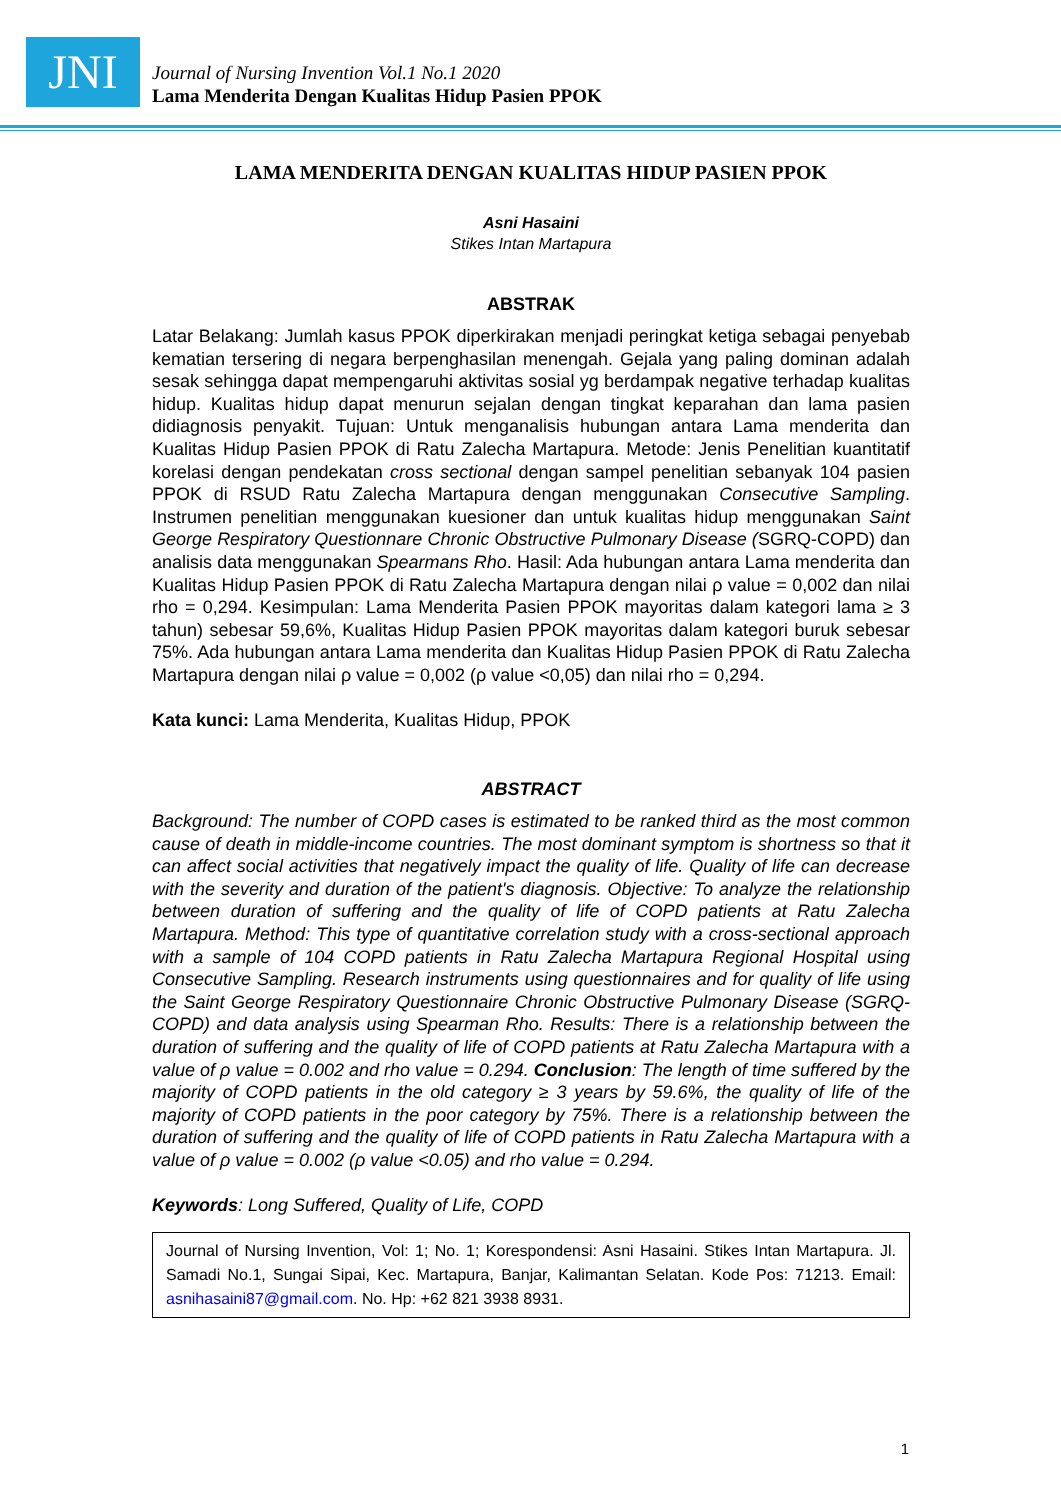JNI
Journal of Nursing Invention Vol.1 No.1 2020
Lama Menderita Dengan Kualitas Hidup Pasien PPOK
LAMA MENDERITA DENGAN KUALITAS HIDUP PASIEN PPOK
Asni Hasaini
Stikes Intan Martapura
ABSTRAK
Latar Belakang: Jumlah kasus PPOK diperkirakan menjadi peringkat ketiga sebagai penyebab kematian tersering di negara berpenghasilan menengah. Gejala yang paling dominan adalah sesak sehingga dapat mempengaruhi aktivitas sosial yg berdampak negative terhadap kualitas hidup. Kualitas hidup dapat menurun sejalan dengan tingkat keparahan dan lama pasien didiagnosis penyakit. Tujuan: Untuk menganalisis hubungan antara Lama menderita dan Kualitas Hidup Pasien PPOK di Ratu Zalecha Martapura. Metode: Jenis Penelitian kuantitatif korelasi dengan pendekatan cross sectional dengan sampel penelitian sebanyak 104 pasien PPOK di RSUD Ratu Zalecha Martapura dengan menggunakan Consecutive Sampling. Instrumen penelitian menggunakan kuesioner dan untuk kualitas hidup menggunakan Saint George Respiratory Questionnare Chronic Obstructive Pulmonary Disease (SGRQ-COPD) dan analisis data menggunakan Spearmans Rho. Hasil: Ada hubungan antara Lama menderita dan Kualitas Hidup Pasien PPOK di Ratu Zalecha Martapura dengan nilai ρ value = 0,002 dan nilai rho = 0,294. Kesimpulan: Lama Menderita Pasien PPOK mayoritas dalam kategori lama ≥ 3 tahun) sebesar 59,6%, Kualitas Hidup Pasien PPOK mayoritas dalam kategori buruk sebesar 75%. Ada hubungan antara Lama menderita dan Kualitas Hidup Pasien PPOK di Ratu Zalecha Martapura dengan nilai ρ value = 0,002 (ρ value <0,05) dan nilai rho = 0,294.
Kata kunci: Lama Menderita, Kualitas Hidup, PPOK
ABSTRACT
Background: The number of COPD cases is estimated to be ranked third as the most common cause of death in middle-income countries. The most dominant symptom is shortness so that it can affect social activities that negatively impact the quality of life. Quality of life can decrease with the severity and duration of the patient's diagnosis. Objective: To analyze the relationship between duration of suffering and the quality of life of COPD patients at Ratu Zalecha Martapura. Method: This type of quantitative correlation study with a cross-sectional approach with a sample of 104 COPD patients in Ratu Zalecha Martapura Regional Hospital using Consecutive Sampling. Research instruments using questionnaires and for quality of life using the Saint George Respiratory Questionnaire Chronic Obstructive Pulmonary Disease (SGRQ-COPD) and data analysis using Spearman Rho. Results: There is a relationship between the duration of suffering and the quality of life of COPD patients at Ratu Zalecha Martapura with a value of ρ value = 0.002 and rho value = 0.294. Conclusion: The length of time suffered by the majority of COPD patients in the old category ≥ 3 years by 59.6%, the quality of life of the majority of COPD patients in the poor category by 75%. There is a relationship between the duration of suffering and the quality of life of COPD patients in Ratu Zalecha Martapura with a value of ρ value = 0.002 (ρ value <0.05) and rho value = 0.294.
Keywords: Long Suffered, Quality of Life, COPD
Journal of Nursing Invention, Vol: 1; No. 1; Korespondensi: Asni Hasaini. Stikes Intan Martapura. Jl. Samadi No.1, Sungai Sipai, Kec. Martapura, Banjar, Kalimantan Selatan. Kode Pos: 71213. Email: asnihasaini87@gmail.com. No. Hp: +62 821 3938 8931.
1